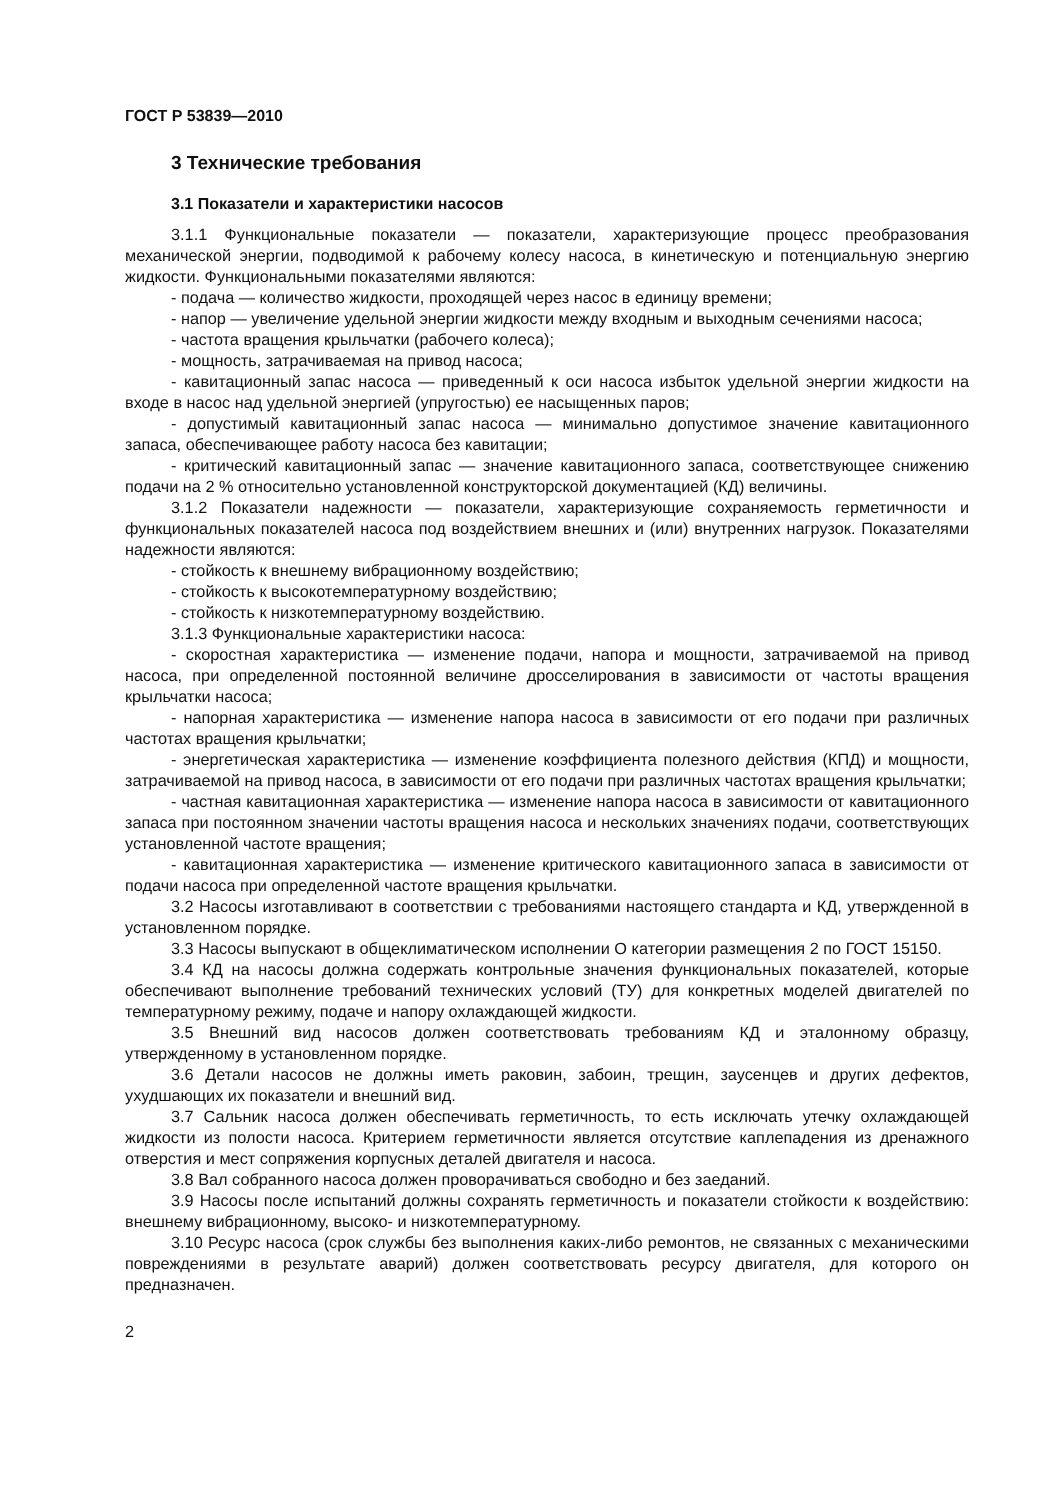ГОСТ Р 53839—2010
3 Технические требования
3.1 Показатели и характеристики насосов
3.1.1 Функциональные показатели — показатели, характеризующие процесс преобразования механической энергии, подводимой к рабочему колесу насоса, в кинетическую и потенциальную энергию жидкости. Функциональными показателями являются:
- подача — количество жидкости, проходящей через насос в единицу времени;
- напор — увеличение удельной энергии жидкости между входным и выходным сечениями насоса;
- частота вращения крыльчатки (рабочего колеса);
- мощность, затрачиваемая на привод насоса;
- кавитационный запас насоса — приведенный к оси насоса избыток удельной энергии жидкости на входе в насос над удельной энергией (упругостью) ее насыщенных паров;
- допустимый кавитационный запас насоса — минимально допустимое значение кавитационного запаса, обеспечивающее работу насоса без кавитации;
- критический кавитационный запас — значение кавитационного запаса, соответствующее снижению подачи на 2 % относительно установленной конструкторской документацией (КД) величины.
3.1.2 Показатели надежности — показатели, характеризующие сохраняемость герметичности и функциональных показателей насоса под воздействием внешних и (или) внутренних нагрузок. Показателями надежности являются:
- стойкость к внешнему вибрационному воздействию;
- стойкость к высокотемпературному воздействию;
- стойкость к низкотемпературному воздействию.
3.1.3 Функциональные характеристики насоса:
- скоростная характеристика — изменение подачи, напора и мощности, затрачиваемой на привод насоса, при определенной постоянной величине дросселирования в зависимости от частоты вращения крыльчатки насоса;
- напорная характеристика — изменение напора насоса в зависимости от его подачи при различных частотах вращения крыльчатки;
- энергетическая характеристика — изменение коэффициента полезного действия (КПД) и мощности, затрачиваемой на привод насоса, в зависимости от его подачи при различных частотах вращения крыльчатки;
- частная кавитационная характеристика — изменение напора насоса в зависимости от кавитационного запаса при постоянном значении частоты вращения насоса и нескольких значениях подачи, соответствующих установленной частоте вращения;
- кавитационная характеристика — изменение критического кавитационного запаса в зависимости от подачи насоса при определенной частоте вращения крыльчатки.
3.2 Насосы изготавливают в соответствии с требованиями настоящего стандарта и КД, утвержденной в установленном порядке.
3.3 Насосы выпускают в общеклиматическом исполнении О категории размещения 2 по ГОСТ 15150.
3.4 КД на насосы должна содержать контрольные значения функциональных показателей, которые обеспечивают выполнение требований технических условий (ТУ) для конкретных моделей двигателей по температурному режиму, подаче и напору охлаждающей жидкости.
3.5 Внешний вид насосов должен соответствовать требованиям КД и эталонному образцу, утвержденному в установленном порядке.
3.6 Детали насосов не должны иметь раковин, забоин, трещин, заусенцев и других дефектов, ухудшающих их показатели и внешний вид.
3.7 Сальник насоса должен обеспечивать герметичность, то есть исключать утечку охлаждающей жидкости из полости насоса. Критерием герметичности является отсутствие каплепадения из дренажного отверстия и мест сопряжения корпусных деталей двигателя и насоса.
3.8 Вал собранного насоса должен проворачиваться свободно и без заеданий.
3.9 Насосы после испытаний должны сохранять герметичность и показатели стойкости к воздействию: внешнему вибрационному, высоко- и низкотемпературному.
3.10 Ресурс насоса (срок службы без выполнения каких-либо ремонтов, не связанных с механическими повреждениями в результате аварий) должен соответствовать ресурсу двигателя, для которого он предназначен.
2